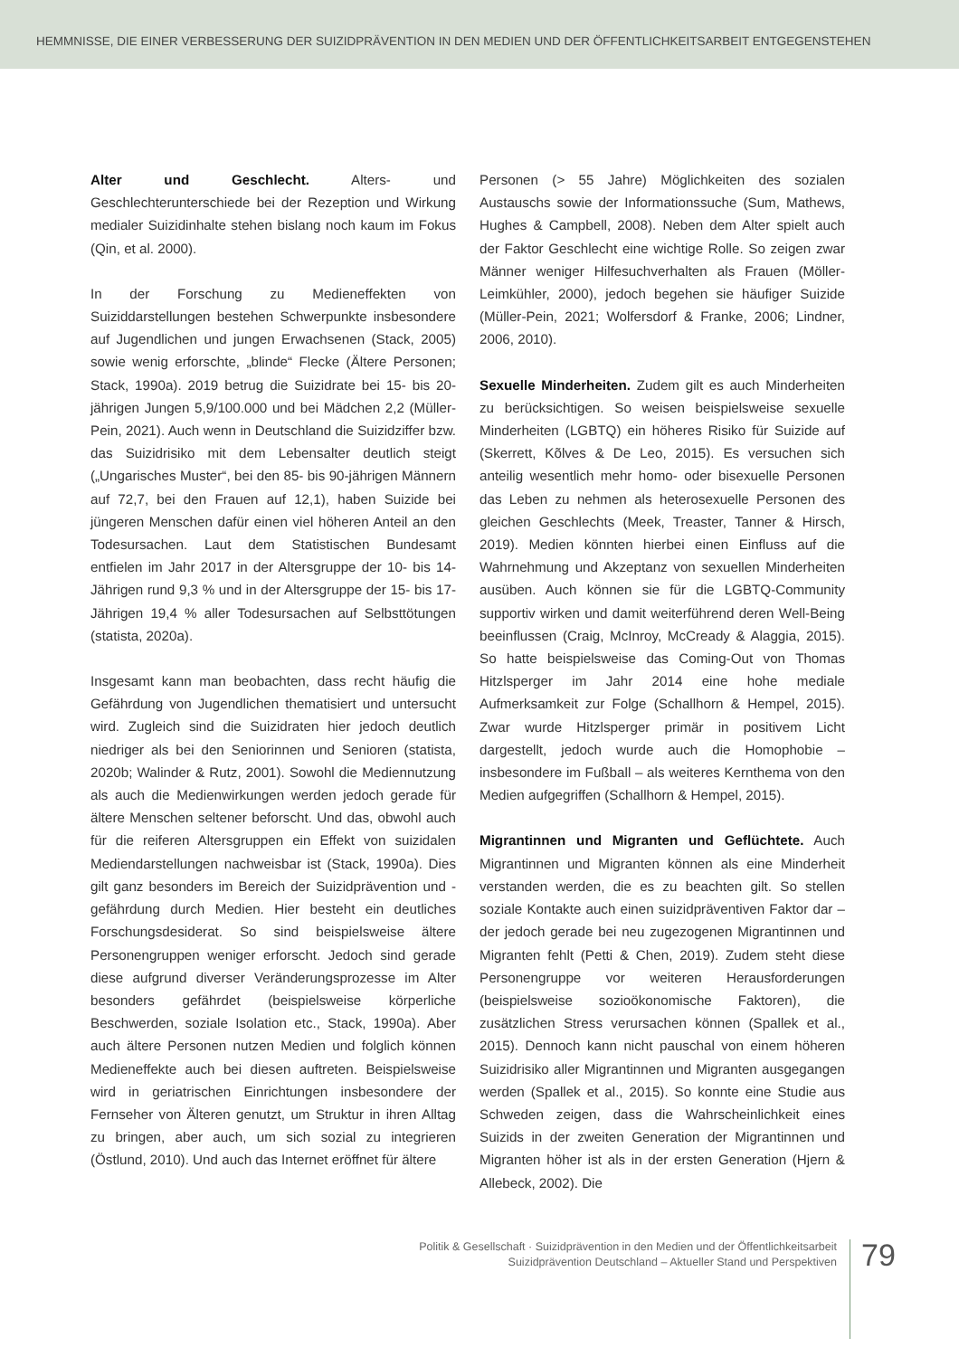HEMMNISSE, DIE EINER VERBESSERUNG DER SUIZIDPRÄVENTION IN DEN MEDIEN UND DER ÖFFENTLICHKEITSARBEIT ENTGEGENSTEHEN
Alter und Geschlecht. Alters- und Geschlechterunterschiede bei der Rezeption und Wirkung medialer Suizidinhalte stehen bislang noch kaum im Fokus (Qin, et al. 2000).
In der Forschung zu Medieneffekten von Suiziddarstellungen bestehen Schwerpunkte insbesondere auf Jugendlichen und jungen Erwachsenen (Stack, 2005) sowie wenig erforschte, „blinde“ Flecke (Ältere Personen; Stack, 1990a). 2019 betrug die Suizidrate bei 15- bis 20-jährigen Jungen 5,9/100.000 und bei Mädchen 2,2 (Müller-Pein, 2021). Auch wenn in Deutschland die Suizidziffer bzw. das Suizidrisiko mit dem Lebensalter deutlich steigt („Ungarisches Muster“, bei den 85- bis 90-jährigen Männern auf 72,7, bei den Frauen auf 12,1), haben Suizide bei jüngeren Menschen dafür einen viel höheren Anteil an den Todesursachen. Laut dem Statistischen Bundesamt entfielen im Jahr 2017 in der Altersgruppe der 10- bis 14-Jährigen rund 9,3 % und in der Altersgruppe der 15- bis 17-Jährigen 19,4 % aller Todesursachen auf Selbsttötungen (statista, 2020a).
Insgesamt kann man beobachten, dass recht häufig die Gefährdung von Jugendlichen thematisiert und untersucht wird. Zugleich sind die Suizidraten hier jedoch deutlich niedriger als bei den Seniorinnen und Senioren (statista, 2020b; Walinder & Rutz, 2001). Sowohl die Mediennutzung als auch die Medienwirkungen werden jedoch gerade für ältere Menschen seltener beforscht. Und das, obwohl auch für die reiferen Altersgruppen ein Effekt von suizidalen Mediendarstellungen nachweisbar ist (Stack, 1990a). Dies gilt ganz besonders im Bereich der Suizidprävention und -gefährdung durch Medien. Hier besteht ein deutliches Forschungsdesiderat. So sind beispielsweise ältere Personengruppen weniger erforscht. Jedoch sind gerade diese aufgrund diverser Veränderungsprozesse im Alter besonders gefährdet (beispielsweise körperliche Beschwerden, soziale Isolation etc., Stack, 1990a). Aber auch ältere Personen nutzen Medien und folglich können Medieneffekte auch bei diesen auftreten. Beispielsweise wird in geriatrischen Einrichtungen insbesondere der Fernseher von Älteren genutzt, um Struktur in ihren Alltag zu bringen, aber auch, um sich sozial zu integrieren (Östlund, 2010). Und auch das Internet eröffnet für ältere
Personen (> 55 Jahre) Möglichkeiten des sozialen Austauschs sowie der Informationssuche (Sum, Mathews, Hughes & Campbell, 2008). Neben dem Alter spielt auch der Faktor Geschlecht eine wichtige Rolle. So zeigen zwar Männer weniger Hilfesuchverhalten als Frauen (Möller-Leimkühler, 2000), jedoch begehen sie häufiger Suizide (Müller-Pein, 2021; Wolfersdorf & Franke, 2006; Lindner, 2006, 2010).
Sexuelle Minderheiten. Zudem gilt es auch Minderheiten zu berücksichtigen. So weisen beispielsweise sexuelle Minderheiten (LGBTQ) ein höheres Risiko für Suizide auf (Skerrett, Kõlves & De Leo, 2015). Es versuchen sich anteilig wesentlich mehr homo- oder bisexuelle Personen das Leben zu nehmen als heterosexuelle Personen des gleichen Geschlechts (Meek, Treaster, Tanner & Hirsch, 2019). Medien könnten hierbei einen Einfluss auf die Wahrnehmung und Akzeptanz von sexuellen Minderheiten ausüben. Auch können sie für die LGBTQ-Community supportiv wirken und damit weiterführend deren Well-Being beeinflussen (Craig, McInroy, McCready & Alaggia, 2015). So hatte beispielsweise das Coming-Out von Thomas Hitzlsperger im Jahr 2014 eine hohe mediale Aufmerksamkeit zur Folge (Schallhorn & Hempel, 2015). Zwar wurde Hitzlsperger primär in positivem Licht dargestellt, jedoch wurde auch die Homophobie – insbesondere im Fußball – als weiteres Kernthema von den Medien aufgegriffen (Schallhorn & Hempel, 2015).
Migrantinnen und Migranten und Geflüchtete. Auch Migrantinnen und Migranten können als eine Minderheit verstanden werden, die es zu beachten gilt. So stellen soziale Kontakte auch einen suizidpräventiven Faktor dar – der jedoch gerade bei neu zugezogenen Migrantinnen und Migranten fehlt (Petti & Chen, 2019). Zudem steht diese Personengruppe vor weiteren Herausforderungen (beispielsweise sozioökonomische Faktoren), die zusätzlichen Stress verursachen können (Spallek et al., 2015). Dennoch kann nicht pauschal von einem höheren Suizidrisiko aller Migrantinnen und Migranten ausgegangen werden (Spallek et al., 2015). So konnte eine Studie aus Schweden zeigen, dass die Wahrscheinlichkeit eines Suizids in der zweiten Generation der Migrantinnen und Migranten höher ist als in der ersten Generation (Hjern & Allebeck, 2002). Die
Politik & Gesellschaft · Suizidprävention in den Medien und der Öffentlichkeitsarbeit
Suizidprävention Deutschland – Aktueller Stand und Perspektiven
79